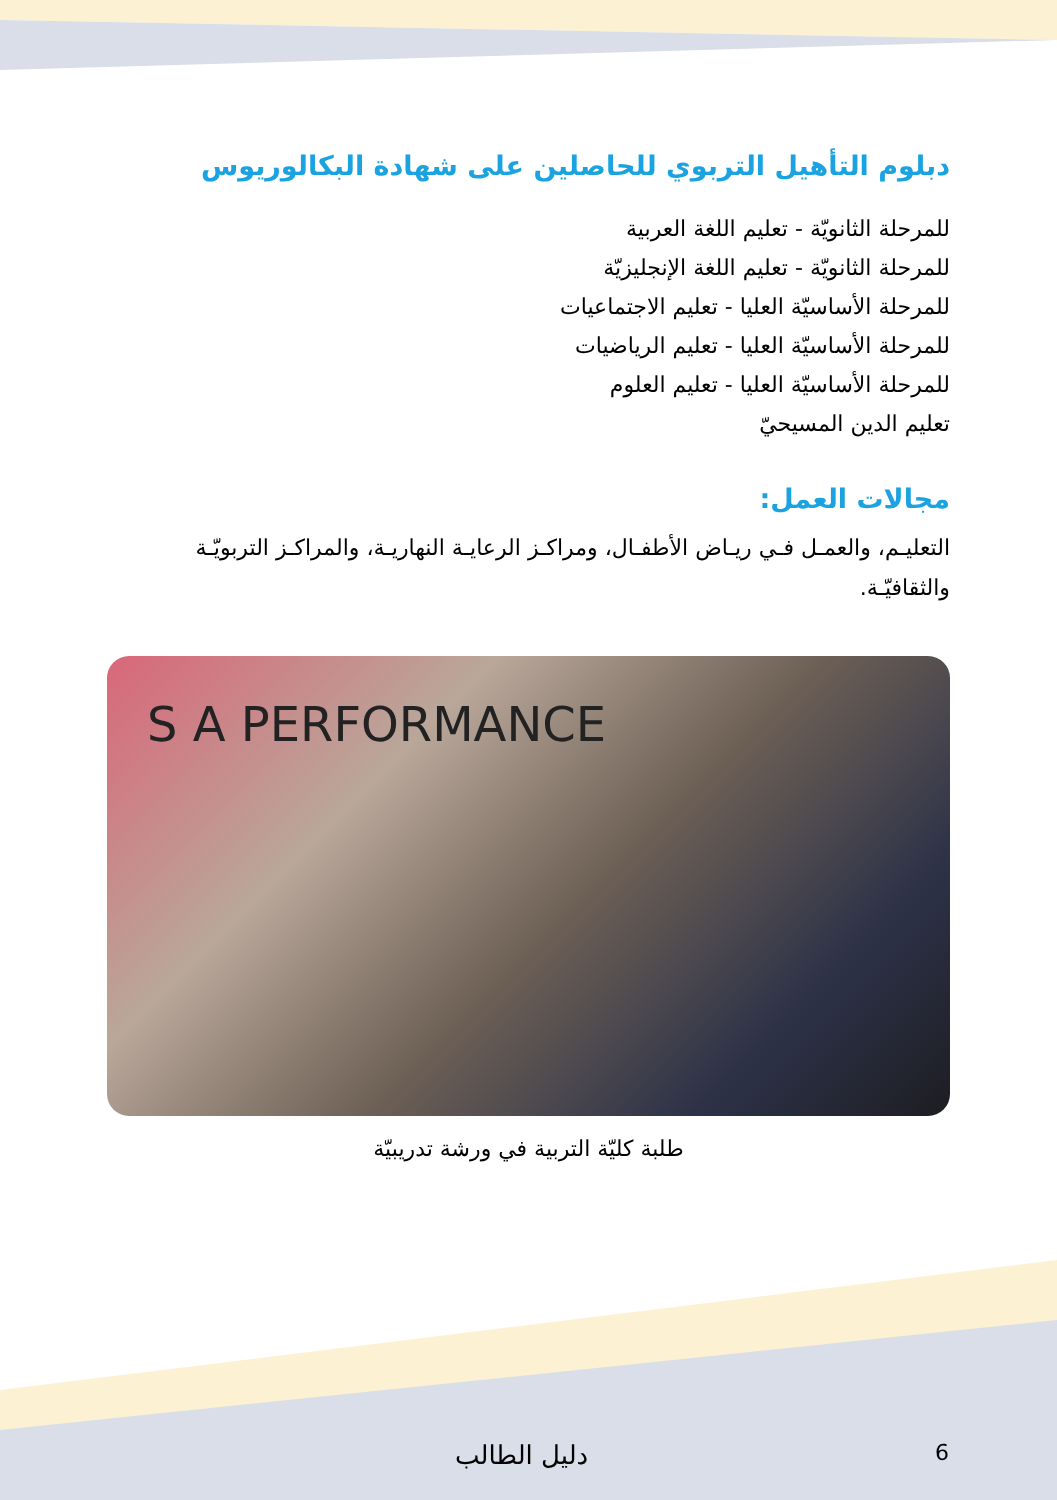دبلوم التأهيل التربوي للحاصلين على شهادة البكالوريوس
للمرحلة الثانويّة - تعليم اللغة العربية
للمرحلة الثانويّة - تعليم اللغة الإنجليزيّة
للمرحلة الأساسيّة العليا - تعليم الاجتماعيات
للمرحلة الأساسيّة العليا - تعليم الرياضيات
للمرحلة الأساسيّة العليا - تعليم العلوم
تعليم الدين المسيحيّ
مجالات العمل:
التعليـم، والعمـل فـي ريـاض الأطفـال، ومراكـز الرعايـة النهاريـة، والمراكـز التربويّـة والثقافيّـة.
S A PERFORMANCE
طلبة كليّة التربية في ورشة تدريبيّة
6 دليل الطالب